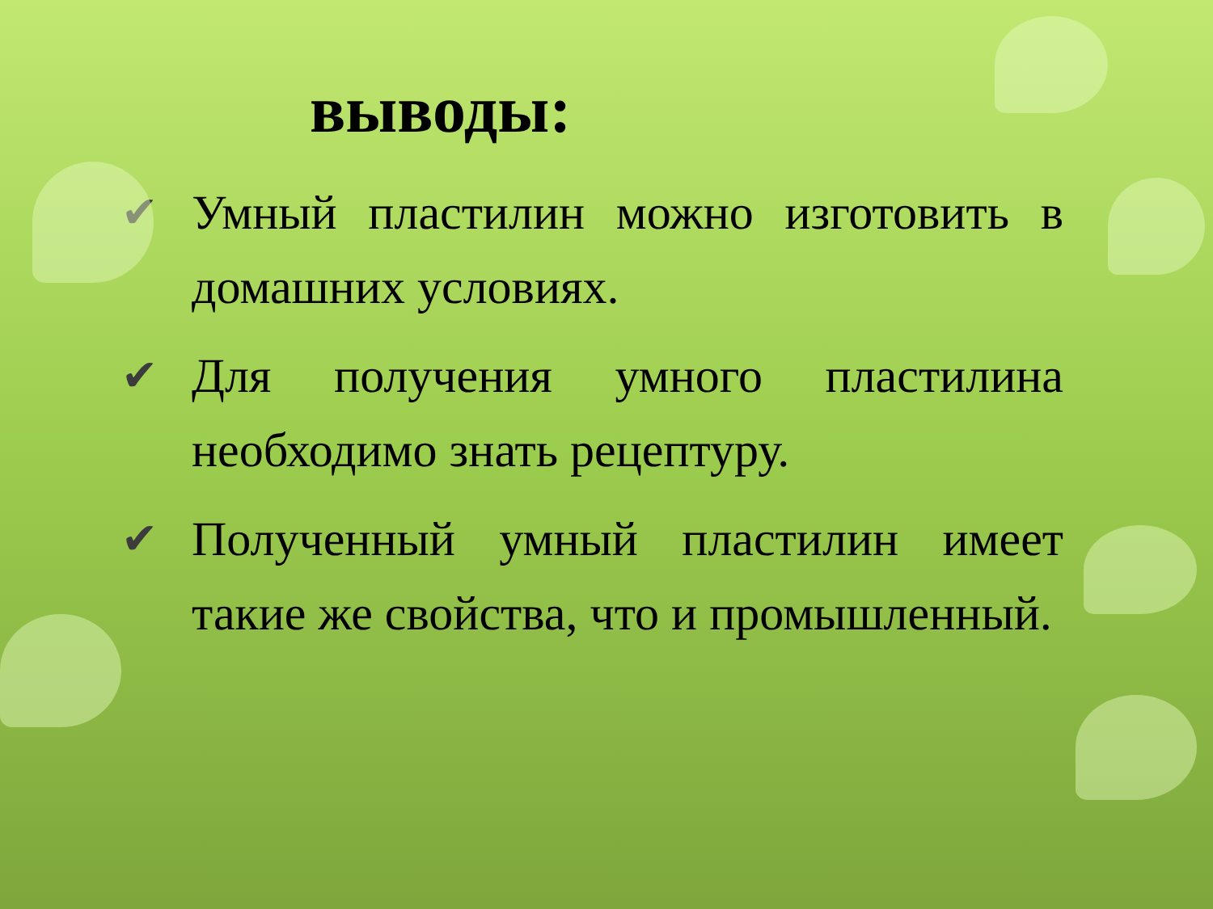выводы:
✔ Умный пластилин можно изготовить в домашних условиях.
✔ Для получения умного пластилина необходимо знать рецептуру.
✔ Полученный умный пластилин имеет такие же свойства, что и промышленный.